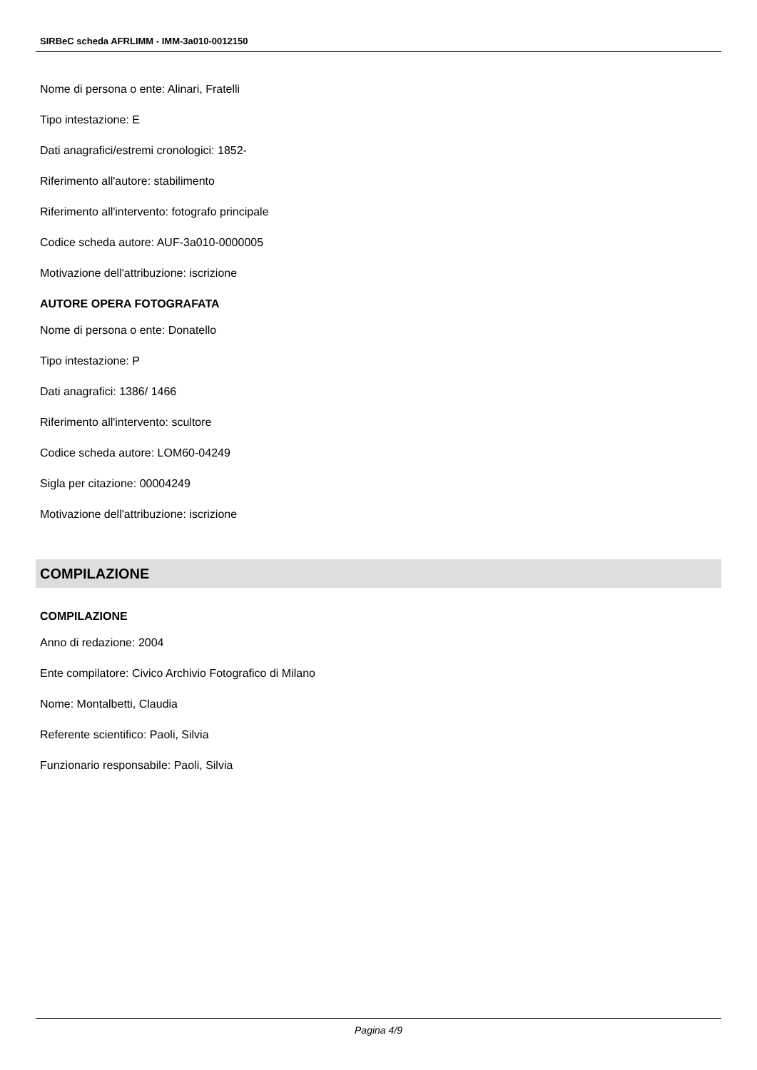SIRBeC scheda AFRLIMM - IMM-3a010-0012150
Nome di persona o ente: Alinari, Fratelli
Tipo intestazione: E
Dati anagrafici/estremi cronologici: 1852-
Riferimento all'autore: stabilimento
Riferimento all'intervento: fotografo principale
Codice scheda autore: AUF-3a010-0000005
Motivazione dell'attribuzione: iscrizione
AUTORE OPERA FOTOGRAFATA
Nome di persona o ente: Donatello
Tipo intestazione: P
Dati anagrafici: 1386/ 1466
Riferimento all'intervento: scultore
Codice scheda autore: LOM60-04249
Sigla per citazione: 00004249
Motivazione dell'attribuzione: iscrizione
COMPILAZIONE
COMPILAZIONE
Anno di redazione: 2004
Ente compilatore: Civico Archivio Fotografico di Milano
Nome: Montalbetti, Claudia
Referente scientifico: Paoli, Silvia
Funzionario responsabile: Paoli, Silvia
Pagina 4/9